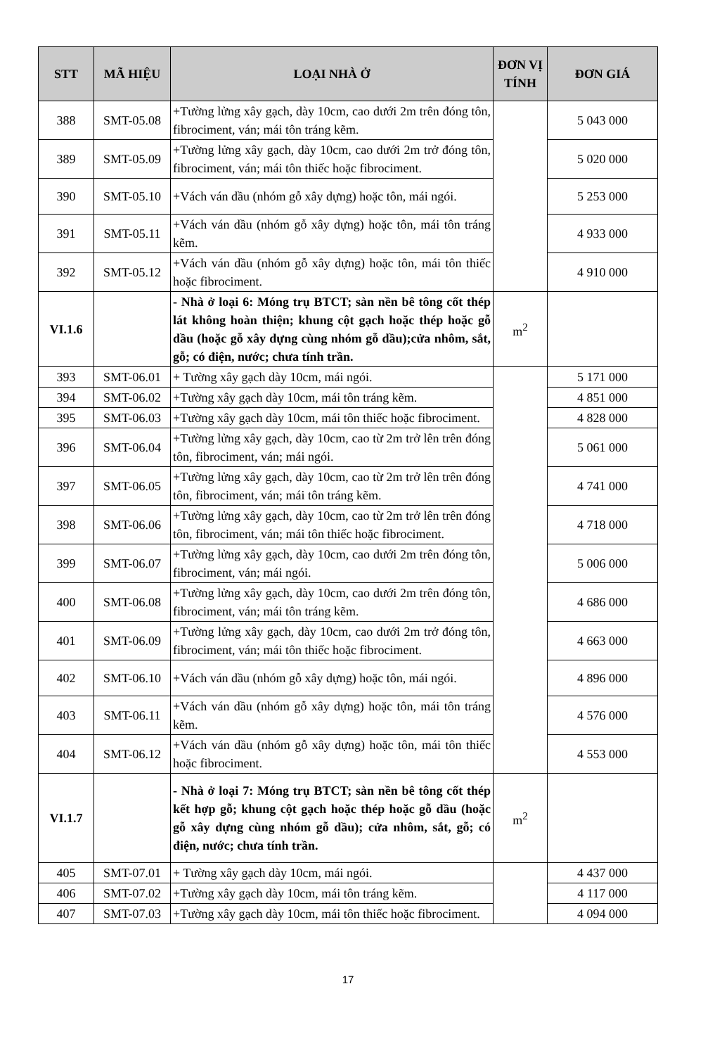| STT | MÃ HIỆU | LOẠI NHÀ Ở | ĐƠN VỊ TÍNH | ĐƠN GIÁ |
| --- | --- | --- | --- | --- |
| 388 | SMT-05.08 | +Tường lửng xây gạch, dày 10cm, cao dưới 2m trên đóng tôn, fibrociment, ván; mái tôn tráng kẽm. | | 5 043 000 |
| 389 | SMT-05.09 | +Tường lửng xây gạch, dày 10cm, cao dưới 2m trở đóng tôn, fibrociment, ván; mái tôn thiếc hoặc fibrociment. | | 5 020 000 |
| 390 | SMT-05.10 | +Vách ván dầu (nhóm gỗ xây dựng) hoặc tôn, mái ngói. | | 5 253 000 |
| 391 | SMT-05.11 | +Vách ván dầu (nhóm gỗ xây dựng) hoặc tôn, mái tôn tráng kẽm. | | 4 933 000 |
| 392 | SMT-05.12 | +Vách ván dầu (nhóm gỗ xây dựng) hoặc tôn, mái tôn thiếc hoặc fibrociment. | | 4 910 000 |
| VI.1.6 | | - Nhà ở loại 6: Móng trụ BTCT; sàn nền bê tông cốt thép lát không hoàn thiện; khung cột gạch hoặc thép hoặc gỗ dầu (hoặc gỗ xây dựng cùng nhóm gỗ dầu);cửa nhôm, sắt, gỗ; có điện, nước; chưa tính trần. | m<sup>2</sup> | |
| 393 | SMT-06.01 | + Tường xây gạch dày 10cm, mái ngói. | | 5 171 000 |
| 394 | SMT-06.02 | +Tường xây gạch dày 10cm, mái tôn tráng kẽm. | | 4 851 000 |
| 395 | SMT-06.03 | +Tường xây gạch dày 10cm, mái tôn thiếc hoặc fibrociment. | | 4 828 000 |
| 396 | SMT-06.04 | +Tường lửng xây gạch, dày 10cm, cao từ 2m trở lên trên đóng tôn, fibrociment, ván; mái ngói. | | 5 061 000 |
| 397 | SMT-06.05 | +Tường lửng xây gạch, dày 10cm, cao từ 2m trở lên trên đóng tôn, fibrociment, ván; mái tôn tráng kẽm. | | 4 741 000 |
| 398 | SMT-06.06 | +Tường lửng xây gạch, dày 10cm, cao từ 2m trở lên trên đóng tôn, fibrociment, ván; mái tôn thiếc hoặc fibrociment. | | 4 718 000 |
| 399 | SMT-06.07 | +Tường lửng xây gạch, dày 10cm, cao dưới 2m trên đóng tôn, fibrociment, ván; mái ngói. | | 5 006 000 |
| 400 | SMT-06.08 | +Tường lửng xây gạch, dày 10cm, cao dưới 2m trên đóng tôn, fibrociment, ván; mái tôn tráng kẽm. | | 4 686 000 |
| 401 | SMT-06.09 | +Tường lửng xây gạch, dày 10cm, cao dưới 2m trở đóng tôn, fibrociment, ván; mái tôn thiếc hoặc fibrociment. | | 4 663 000 |
| 402 | SMT-06.10 | +Vách ván dầu (nhóm gỗ xây dựng) hoặc tôn, mái ngói. | | 4 896 000 |
| 403 | SMT-06.11 | +Vách ván dầu (nhóm gỗ xây dựng) hoặc tôn, mái tôn tráng kẽm. | | 4 576 000 |
| 404 | SMT-06.12 | +Vách ván dầu (nhóm gỗ xây dựng) hoặc tôn, mái tôn thiếc hoặc fibrociment. | | 4 553 000 |
| VI.1.7 | | - Nhà ở loại 7: Móng trụ BTCT; sàn nền bê tông cốt thép kết hợp gỗ; khung cột gạch hoặc thép hoặc gỗ dầu (hoặc gỗ xây dựng cùng nhóm gỗ dầu); cửa nhôm, sắt, gỗ; có điện, nước; chưa tính trần. | m<sup>2</sup> | |
| 405 | SMT-07.01 | + Tường xây gạch dày 10cm, mái ngói. | | 4 437 000 |
| 406 | SMT-07.02 | +Tường xây gạch dày 10cm, mái tôn tráng kẽm. | | 4 117 000 |
| 407 | SMT-07.03 | +Tường xây gạch dày 10cm, mái tôn thiếc hoặc fibrociment. | | 4 094 000 |
17